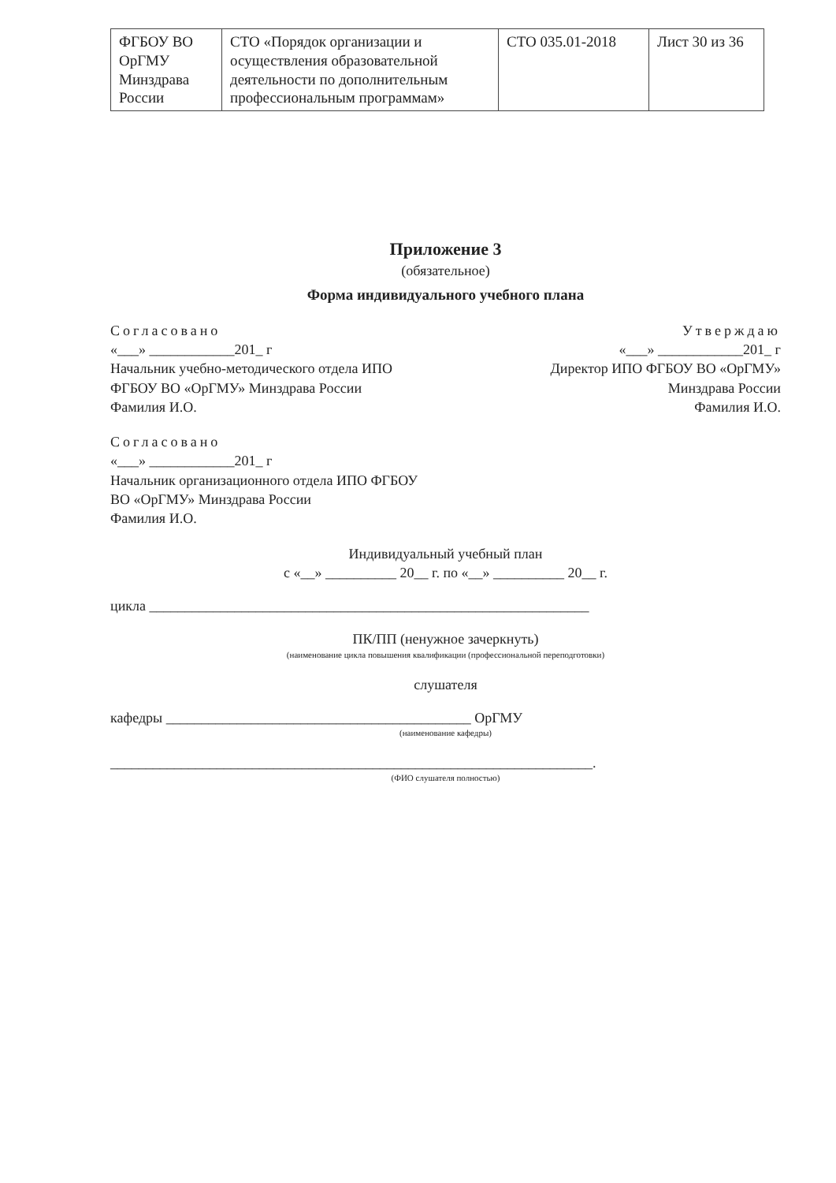| ФГБОУ ВО ОрГМУ Минздрава России | СТО «Порядок организации и осуществления образовательной деятельности по дополнительным профессиональным программам» | СТО 035.01-2018 | Лист 30 из 36 |
Приложение 3
(обязательное)
Форма индивидуального учебного плана
Согласовано
«___» ____________201_ г
Начальник учебно-методического отдела ИПО ФГБОУ ВО «ОрГМУ» Минздрава России
Фамилия И.О.
Утверждаю
«___» ____________201_ г
Директор ИПО ФГБОУ ВО «ОрГМУ»
Минздрава России
Фамилия И.О.
Согласовано
«___» ____________201_ г
Начальник организационного отдела ИПО ФГБОУ ВО «ОрГМУ» Минздрава России
Фамилия И.О.
Индивидуальный учебный план
с «__» __________ 20__ г. по «__» __________ 20__ г.
цикла ______________________________________________________________
ПК/ПП (ненужное зачеркнуть)
(наименование цикла повышения квалификации (профессиональной переподготовки)
слушателя
кафедры ___________________________________________ ОрГМУ
(наименование кафедры)
____________________________________________________________________.
(ФИО слушателя полностью)